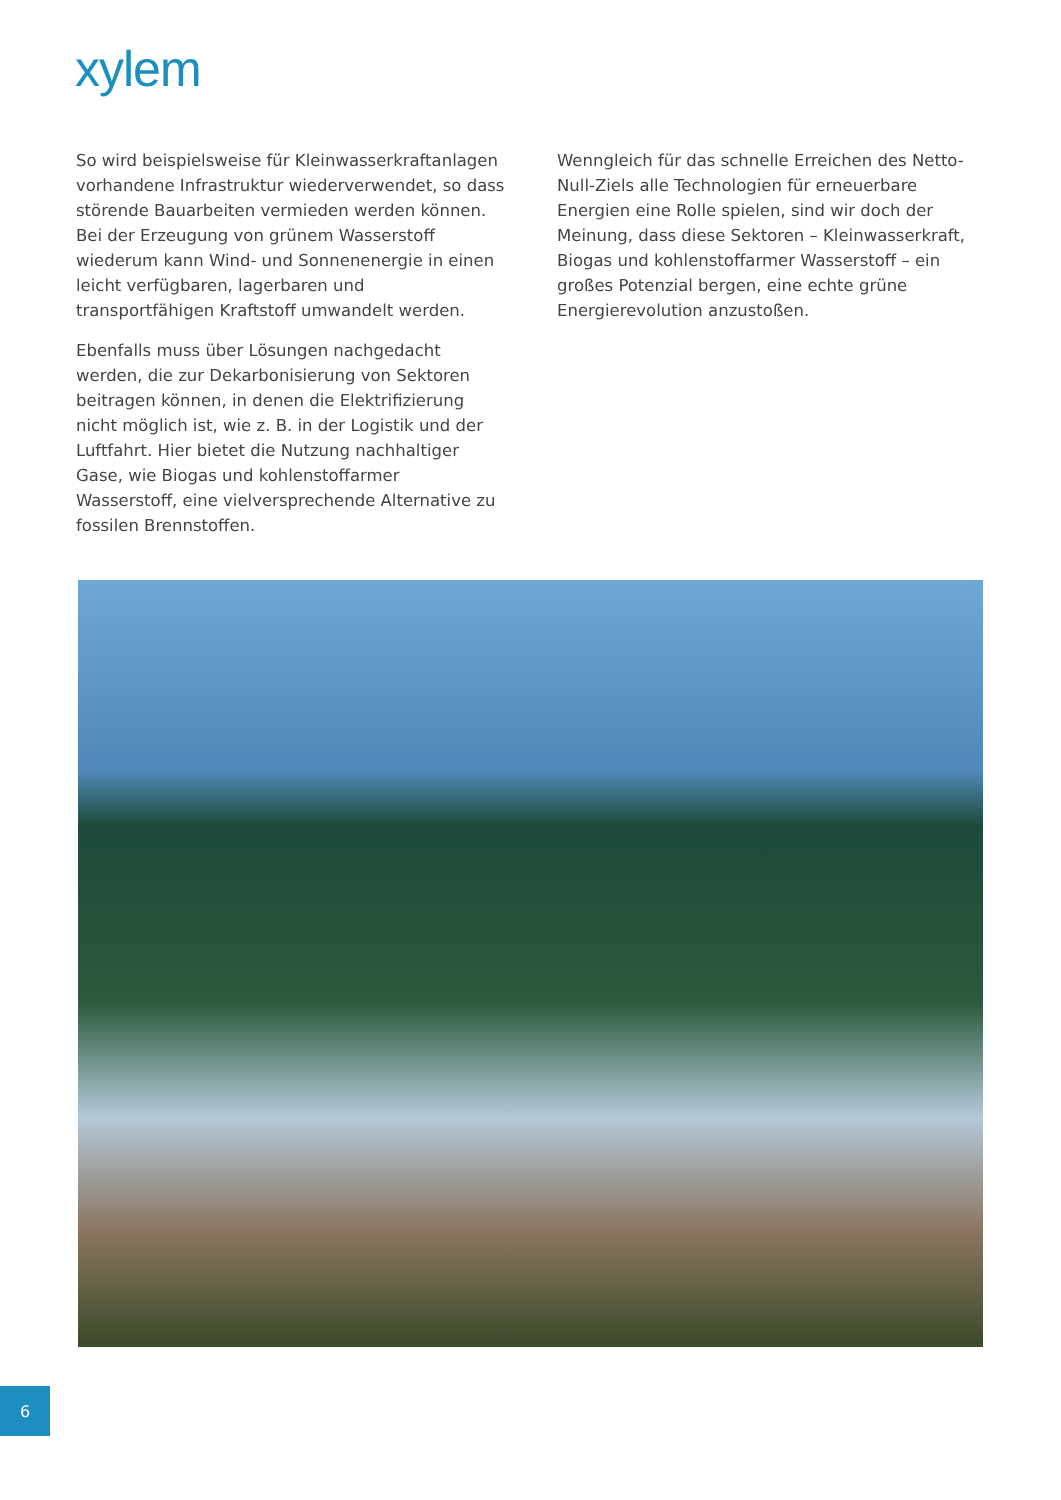xylem
So wird beispielsweise für Kleinwasserkraftanlagen vorhandene Infrastruktur wiederverwendet, so dass störende Bauarbeiten vermieden werden können. Bei der Erzeugung von grünem Wasserstoff wiederum kann Wind- und Sonnenenergie in einen leicht verfügbaren, lagerbaren und transportfähigen Kraftstoff umwandelt werden.
Ebenfalls muss über Lösungen nachgedacht werden, die zur Dekarbonisierung von Sektoren beitragen können, in denen die Elektrifizierung nicht möglich ist, wie z. B. in der Logistik und der Luftfahrt. Hier bietet die Nutzung nachhaltiger Gase, wie Biogas und kohlenstoffarmer Wasserstoff, eine vielversprechende Alternative zu fossilen Brennstoffen.
Wenngleich für das schnelle Erreichen des Netto-Null-Ziels alle Technologien für erneuerbare Energien eine Rolle spielen, sind wir doch der Meinung, dass diese Sektoren – Kleinwasserkraft, Biogas und kohlenstoffarmer Wasserstoff – ein großes Potenzial bergen, eine echte grüne Energierevolution anzustoßen.
6